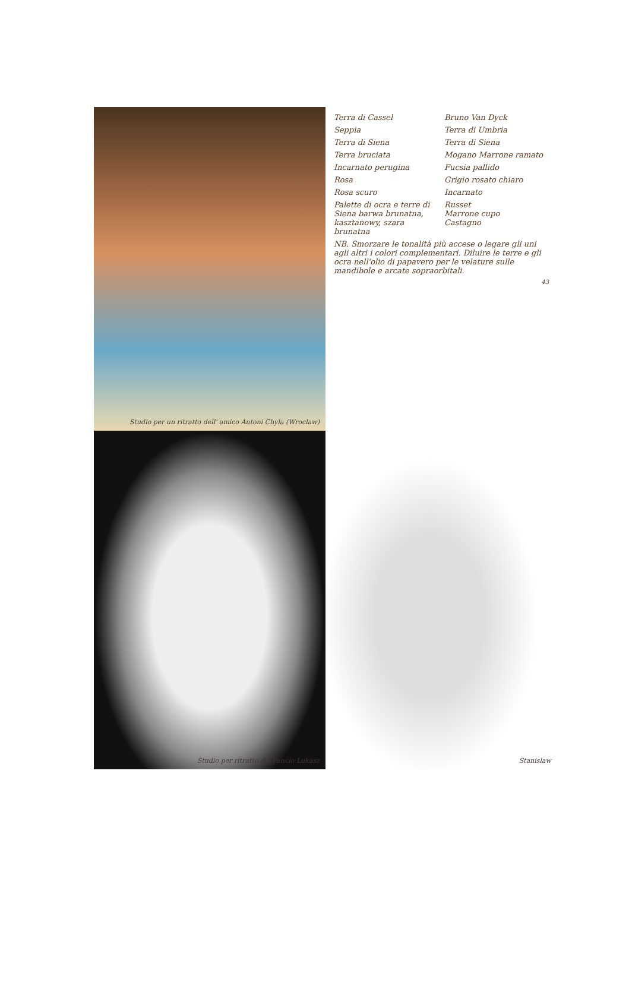Studio per un ritratto dell' amico Antoni Chyla (Wroclaw)
Terra di Cassel
Bruno Van Dyck
Seppia
Terra di Umbria
Terra di Siena
Terra di Siena
Terra bruciata
Mogano Marrone ramato
Incarnato perugina
Fucsia pallido
Rosa
Grigio rosato chiaro
Rosa scuro
Incarnato
Palette di ocra e terre di Siena barwa brunatna, kasztanowy, szara brunatna
Russet
Marrone cupo
Castagno
NB. Smorzare le tonalità più accese o legare gli uni agli altri i colori complementari. Diluire le terre e gli ocra nell'olio di papavero per le velature sulle mandibole e arcate sopraorbitali.
43
Studio per ritratto del Pancio Lukasz
Stanislaw